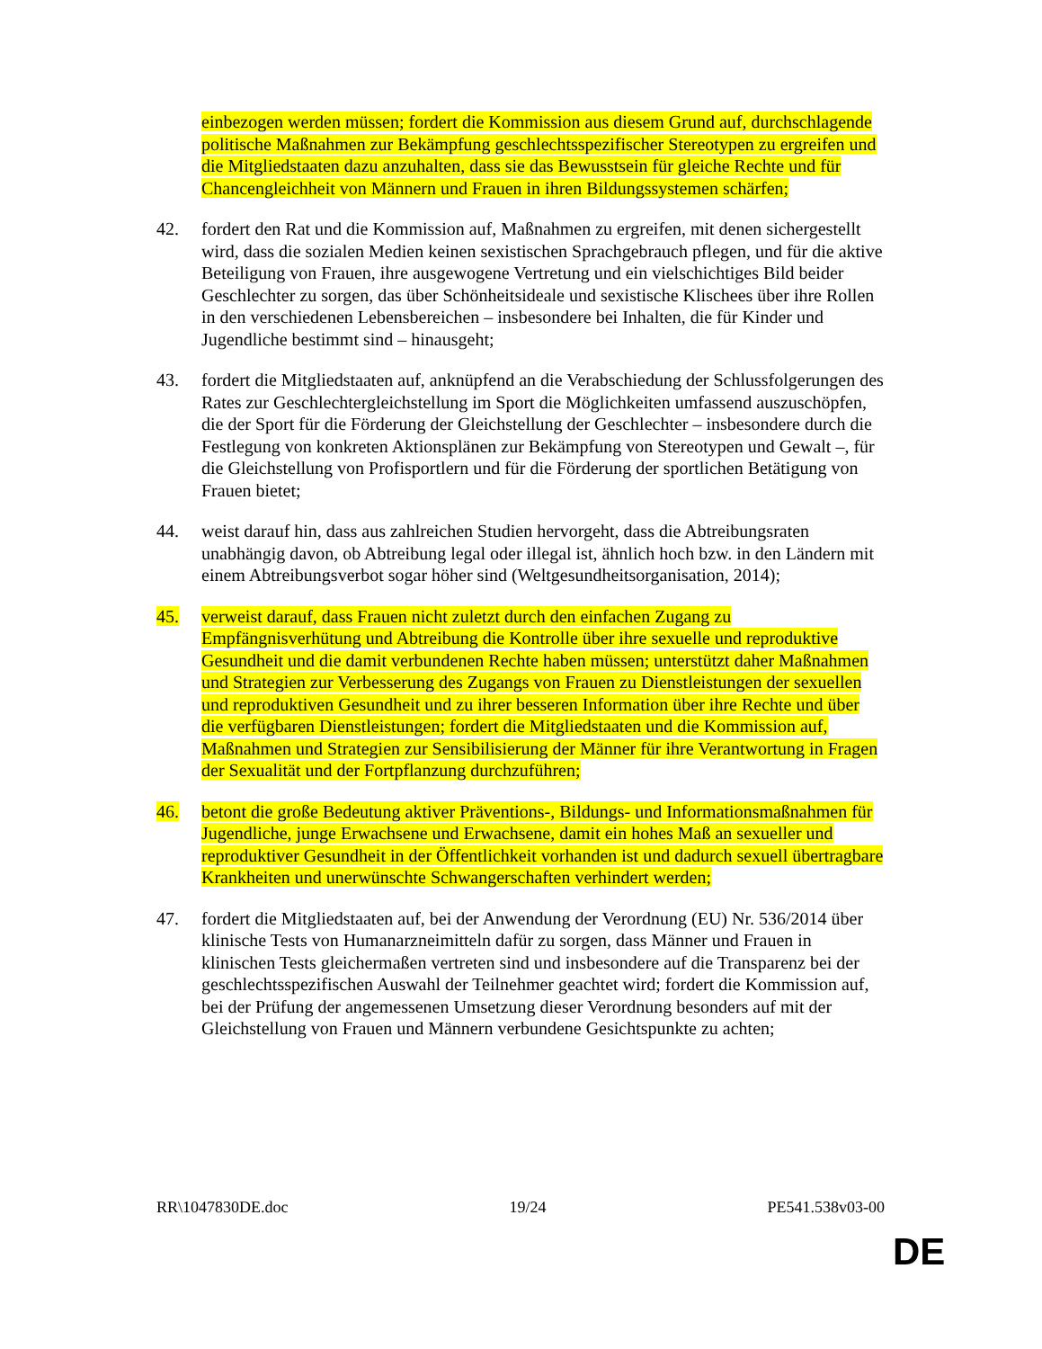einbezogen werden müssen; fordert die Kommission aus diesem Grund auf, durchschlagende politische Maßnahmen zur Bekämpfung geschlechtsspezifischer Stereotypen zu ergreifen und die Mitgliedstaaten dazu anzuhalten, dass sie das Bewusstsein für gleiche Rechte und für Chancengleichheit von Männern und Frauen in ihren Bildungssystemen schärfen;
42. fordert den Rat und die Kommission auf, Maßnahmen zu ergreifen, mit denen sichergestellt wird, dass die sozialen Medien keinen sexistischen Sprachgebrauch pflegen, und für die aktive Beteiligung von Frauen, ihre ausgewogene Vertretung und ein vielschichtiges Bild beider Geschlechter zu sorgen, das über Schönheitsideale und sexistische Klischees über ihre Rollen in den verschiedenen Lebensbereichen – insbesondere bei Inhalten, die für Kinder und Jugendliche bestimmt sind – hinausgeht;
43. fordert die Mitgliedstaaten auf, anknüpfend an die Verabschiedung der Schlussfolgerungen des Rates zur Geschlechtergleichstellung im Sport die Möglichkeiten umfassend auszuschöpfen, die der Sport für die Förderung der Gleichstellung der Geschlechter – insbesondere durch die Festlegung von konkreten Aktionsplänen zur Bekämpfung von Stereotypen und Gewalt –, für die Gleichstellung von Profisportlern und für die Förderung der sportlichen Betätigung von Frauen bietet;
44. weist darauf hin, dass aus zahlreichen Studien hervorgeht, dass die Abtreibungsraten unabhängig davon, ob Abtreibung legal oder illegal ist, ähnlich hoch bzw. in den Ländern mit einem Abtreibungsverbot sogar höher sind (Weltgesundheitsorganisation, 2014);
45. verweist darauf, dass Frauen nicht zuletzt durch den einfachen Zugang zu Empfängnisverhütung und Abtreibung die Kontrolle über ihre sexuelle und reproduktive Gesundheit und die damit verbundenen Rechte haben müssen; unterstützt daher Maßnahmen und Strategien zur Verbesserung des Zugangs von Frauen zu Dienstleistungen der sexuellen und reproduktiven Gesundheit und zu ihrer besseren Information über ihre Rechte und über die verfügbaren Dienstleistungen; fordert die Mitgliedstaaten und die Kommission auf, Maßnahmen und Strategien zur Sensibilisierung der Männer für ihre Verantwortung in Fragen der Sexualität und der Fortpflanzung durchzuführen;
46. betont die große Bedeutung aktiver Präventions-, Bildungs- und Informationsmaßnahmen für Jugendliche, junge Erwachsene und Erwachsene, damit ein hohes Maß an sexueller und reproduktiver Gesundheit in der Öffentlichkeit vorhanden ist und dadurch sexuell übertragbare Krankheiten und unerwünschte Schwangerschaften verhindert werden;
47. fordert die Mitgliedstaaten auf, bei der Anwendung der Verordnung (EU) Nr. 536/2014 über klinische Tests von Humanarzneimitteln dafür zu sorgen, dass Männer und Frauen in klinischen Tests gleichermaßen vertreten sind und insbesondere auf die Transparenz bei der geschlechtsspezifischen Auswahl der Teilnehmer geachtet wird; fordert die Kommission auf, bei der Prüfung der angemessenen Umsetzung dieser Verordnung besonders auf mit der Gleichstellung von Frauen und Männern verbundene Gesichtspunkte zu achten;
RR\1047830DE.doc 19/24 PE541.538v03-00
DE